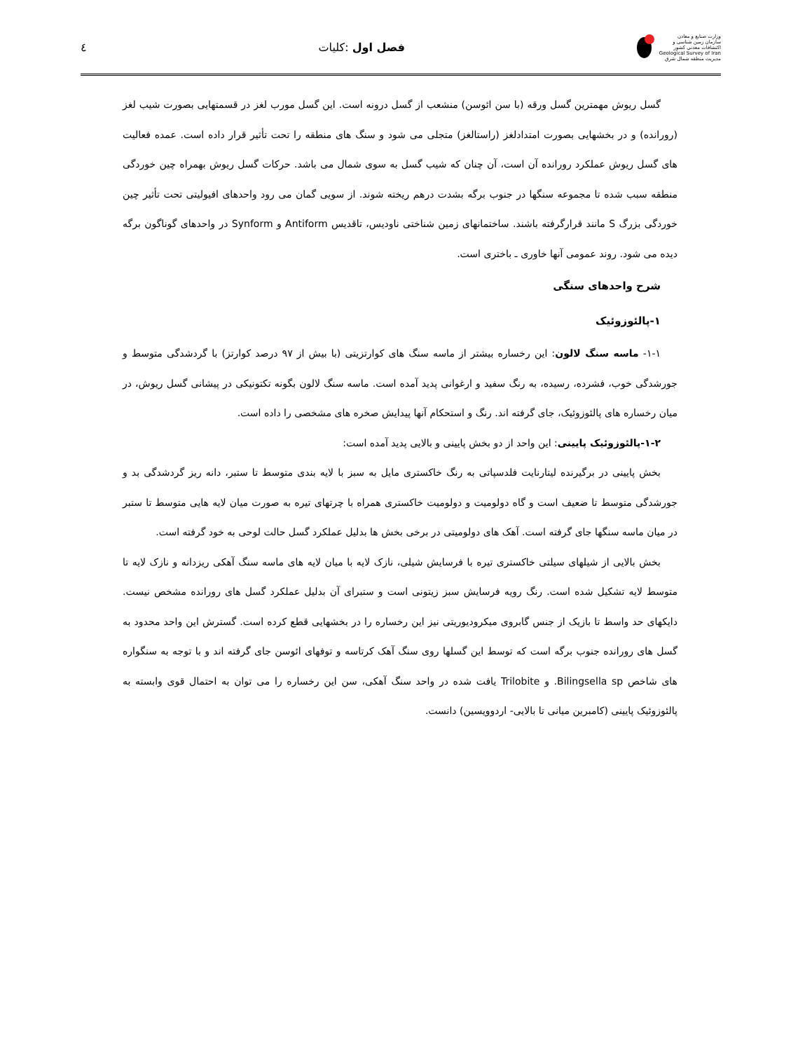٤ فصل اول :کلیات
وزارت صنایع و معادن
سازمان زمین شناسی و اکتشافات معدنی کشور
Geological Survey of Iran
مدیریت منطقه شمال شرق
گسل ریوش مهمترین گسل ورقه (با سن ائوسن) منشعب از گسل درونه است. این گسل مورب لغز در قسمتهایی بصورت شیب لغز (رورانده) و در بخشهایی بصورت امتدادلغز (راستالغز) متجلی می شود و سنگ های منطقه را تحت تأثیر قرار داده است. عمده فعالیت های گسل ریوش عملکرد رورانده آن است، آن چنان که شیب گسل به سوی شمال می باشد. حرکات گسل ریوش بهمراه چین خوردگی منطقه سبب شده تا مجموعه سنگها در جنوب برگه بشدت درهم ریخته شوند. از سویی گمان می رود واحدهای افیولیتی تحت تأثیر چین خوردگی بزرگ S مانند قرارگرفته باشند. ساختمانهای زمین شناختی ناودیس، تاقدیس Antiform و Synform در واحدهای گوناگون برگه دیده می شود. روند عمومی آنها خاوری ـ باختری است.
شرح واحدهای سنگی
۱-پالئوزوئیک
۱-۱- ماسه سنگ لالون: این رخساره بیشتر از ماسه سنگ های کوارتزیتی (با بیش از ۹۷ درصد کوارتز) با گردشدگی متوسط و جورشدگی خوب، فشرده، رسیده، به رنگ سفید و ارغوانی پدید آمده است. ماسه سنگ لالون بگونه تکتونیکی در پیشانی گسل ریوش، در میان رخساره های پالئوزوئیک، جای گرفته اند. رنگ و استحکام آنها پیدایش صخره های مشخصی را داده است.
۱-۲-پالئوزوئیک پایینی: این واحد از دو بخش پایینی و بالایی پدید آمده است:
بخش پایینی در برگیرنده لیتارنایت فلدسپاتی به رنگ خاکستری مایل به سبز با لایه بندی متوسط تا ستبر، دانه ریز گردشدگی بد و جورشدگی متوسط تا ضعیف است و گاه دولومیت و دولومیت خاکستری همراه با چرتهای تیره به صورت میان لایه هایی متوسط تا ستبر در میان ماسه سنگها جای گرفته است. آهک های دولومیتی در برخی بخش ها بدلیل عملکرد گسل حالت لوحی به خود گرفته است.
بخش بالایی از شیلهای سیلتی خاکستری تیره با فرسایش شیلی، نازک لایه با میان لایه های ماسه سنگ آهکی ریزدانه و نازک لایه تا متوسط لایه تشکیل شده است. رنگ رویه فرسایش سبز زیتونی است و ستبرای آن بدلیل عملکرد گسل های رورانده مشخص نیست. دایکهای حد واسط تا بازیک از جنس گابروی میکرودیوریتی نیز این رخساره را در بخشهایی قطع کرده است. گسترش این واحد محدود به گسل های رورانده جنوب برگه است که توسط این گسلها روی سنگ آهک کرتاسه و توفهای ائوسن جای گرفته اند و با توجه به سنگواره های شاخص Bilingsella sp. و Trilobite یافت شده در واحد سنگ آهکی، سن این رخساره را می توان به احتمال قوی وابسته به پالئوزوئیک پایینی (کامبرین میانی تا بالایی- اردوویسین) دانست.